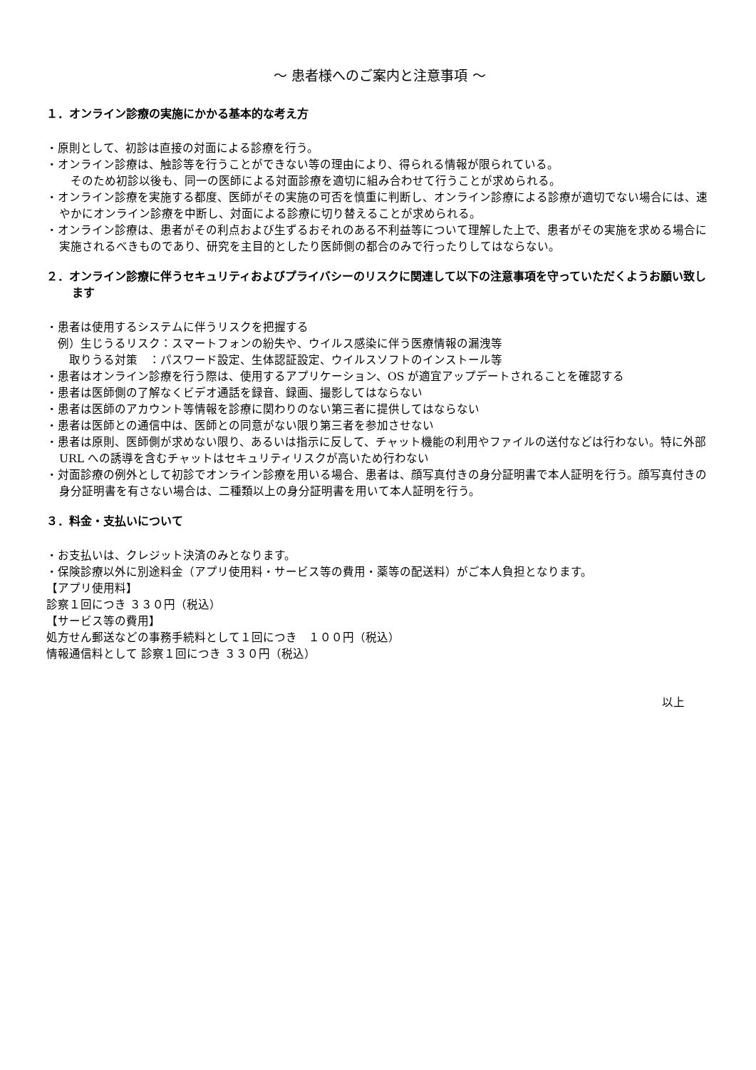～ 患者様へのご案内と注意事項 ～
１．オンライン診療の実施にかかる基本的な考え方
・原則として、初診は直接の対面による診療を行う。
・オンライン診療は、触診等を行うことができない等の理由により、得られる情報が限られている。
　そのため初診以後も、同一の医師による対面診療を適切に組み合わせて行うことが求められる。
・オンライン診療を実施する都度、医師がその実施の可否を慎重に判断し、オンライン診療による診療が適切でない場合には、速やかにオンライン診療を中断し、対面による診療に切り替えることが求められる。
・オンライン診療は、患者がその利点および生ずるおそれのある不利益等について理解した上で、患者がその実施を求める場合に実施されるべきものであり、研究を主目的としたり医師側の都合のみで行ったりしてはならない。
２．オンライン診療に伴うセキュリティおよびプライバシーのリスクに関連して以下の注意事項を守っていただくようお願い致します
・患者は使用するシステムに伴うリスクを把握する
　例）生じうるリスク：スマートフォンの紛失や、ウイルス感染に伴う医療情報の漏洩等
　　取りうる対策　：パスワード設定、生体認証設定、ウイルスソフトのインストール等
・患者はオンライン診療を行う際は、使用するアプリケーション、OS が適宜アップデートされることを確認する
・患者は医師側の了解なくビデオ通話を録音、録画、撮影してはならない
・患者は医師のアカウント等情報を診療に関わりのない第三者に提供してはならない
・患者は医師との通信中は、医師との同意がない限り第三者を参加させない
・患者は原則、医師側が求めない限り、あるいは指示に反して、チャット機能の利用やファイルの送付などは行わない。特に外部 URL への誘導を含むチャットはセキュリティリスクが高いため行わない
・対面診療の例外として初診でオンライン診療を用いる場合、患者は、顔写真付きの身分証明書で本人証明を行う。顔写真付きの身分証明書を有さない場合は、二種類以上の身分証明書を用いて本人証明を行う。
３．料金・支払いについて
・お支払いは、クレジット決済のみとなります。
・保険診療以外に別途料金（アプリ使用料・サービス等の費用・薬等の配送料）がご本人負担となります。
【アプリ使用料】
診察１回につき ３３０円（税込）
【サービス等の費用】
処方せん郵送などの事務手続料として１回につき　１００円（税込）
情報通信料として 診察１回につき ３３０円（税込）
以上